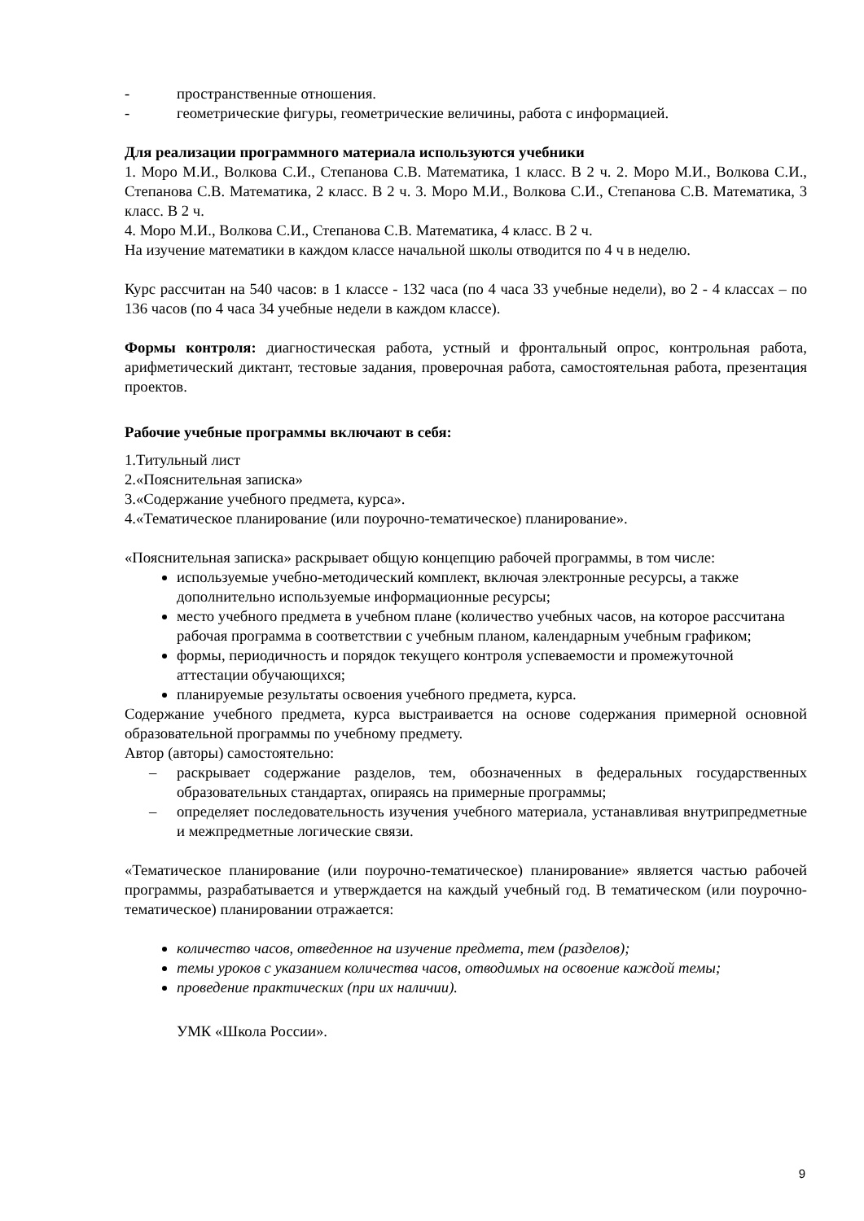- пространственные отношения.
- геометрические фигуры, геометрические величины, работа с информацией.
Для реализации программного материала используются учебники
1. Моро М.И., Волкова С.И., Степанова С.В. Математика, 1 класс. В 2 ч. 2. Моро М.И., Волкова С.И., Степанова С.В. Математика, 2 класс. В 2 ч. 3. Моро М.И., Волкова С.И., Степанова С.В. Математика, 3 класс. В 2 ч.
4. Моро М.И., Волкова С.И., Степанова С.В. Математика, 4 класс. В 2 ч.
На изучение математики в каждом классе начальной школы отводится по 4 ч в неделю.
Курс рассчитан на 540 часов: в 1 классе - 132 часа (по 4 часа 33 учебные недели), во 2 - 4 классах – по 136 часов (по 4 часа 34 учебные недели в каждом классе).
Формы контроля: диагностическая работа, устный и фронтальный опрос, контрольная работа, арифметический диктант, тестовые задания, проверочная работа, самостоятельная работа, презентация проектов.
Рабочие учебные программы включают в себя:
1.Титульный лист
2.«Пояснительная записка»
3.«Содержание учебного предмета, курса».
4.«Тематическое планирование (или поурочно-тематическое) планирование».
«Пояснительная записка» раскрывает общую концепцию рабочей программы, в том числе:
используемые учебно-методический комплект, включая электронные ресурсы, а также дополнительно используемые информационные ресурсы;
место учебного предмета в учебном плане (количество учебных часов, на которое рассчитана рабочая программа в соответствии с учебным планом, календарным учебным графиком;
формы, периодичность и порядок текущего контроля успеваемости и промежуточной аттестации обучающихся;
планируемые результаты освоения учебного предмета, курса.
Содержание учебного предмета, курса выстраивается на основе содержания примерной основной образовательной программы по учебному предмету.
Автор (авторы) самостоятельно:
– раскрывает содержание разделов, тем, обозначенных в федеральных государственных образовательных стандартах, опираясь на примерные программы;
– определяет последовательность изучения учебного материала, устанавливая внутрипредметные и межпредметные логические связи.
«Тематическое планирование (или поурочно-тематическое) планирование» является частью рабочей программы, разрабатывается и утверждается на каждый учебный год. В тематическом (или поурочно-тематическое) планировании отражается:
количество часов, отведенное на изучение предмета, тем (разделов);
темы уроков с указанием количества часов, отводимых на освоение каждой темы;
проведение практических (при их наличии).
УМК «Школа России».
9